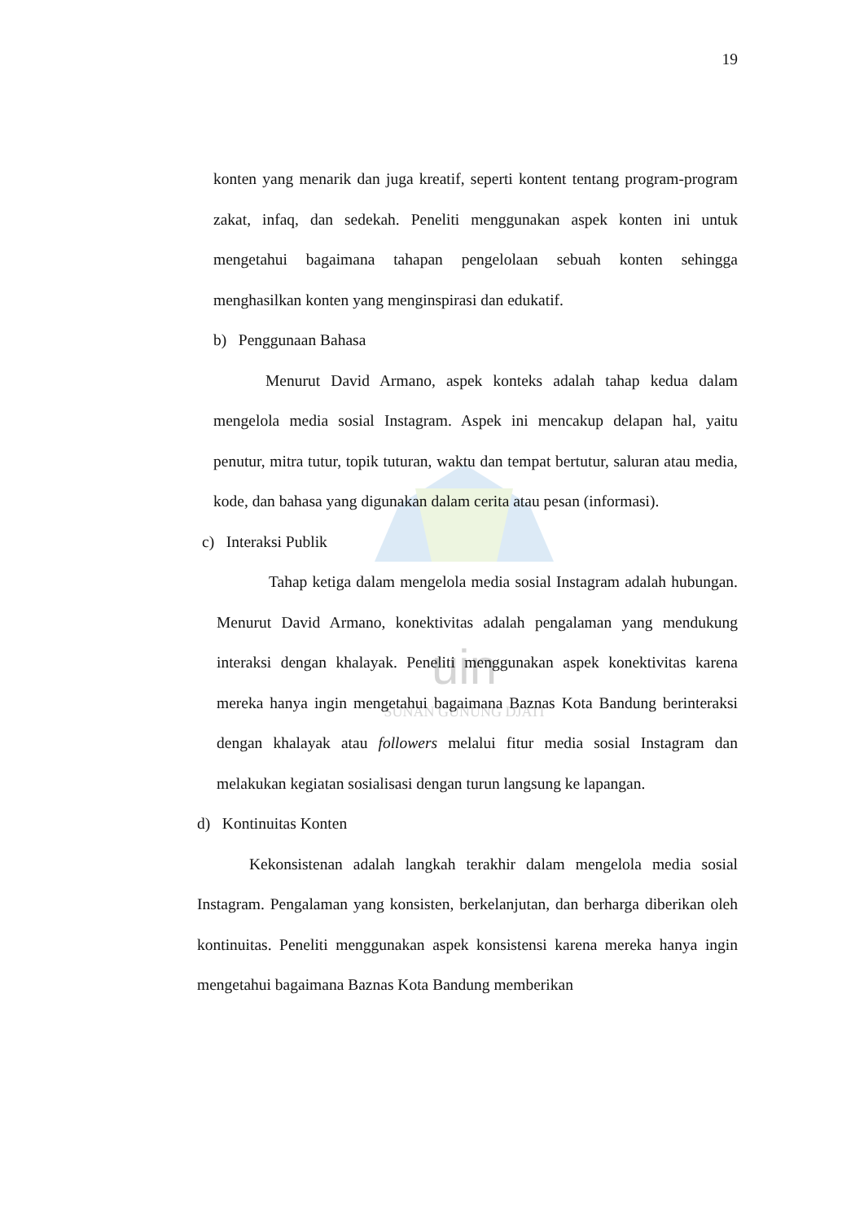uin
SUNAN GUNUNG DJATI
19
konten yang menarik dan juga kreatif, seperti kontent tentang program-program zakat, infaq, dan sedekah. Peneliti menggunakan aspek konten ini untuk mengetahui bagaimana tahapan pengelolaan sebuah konten sehingga menghasilkan konten yang menginspirasi dan edukatif.
b) Penggunaan Bahasa
Menurut David Armano, aspek konteks adalah tahap kedua dalam mengelola media sosial Instagram. Aspek ini mencakup delapan hal, yaitu penutur, mitra tutur, topik tuturan, waktu dan tempat bertutur, saluran atau media, kode, dan bahasa yang digunakan dalam cerita atau pesan (informasi).
c) Interaksi Publik
Tahap ketiga dalam mengelola media sosial Instagram adalah hubungan. Menurut David Armano, konektivitas adalah pengalaman yang mendukung interaksi dengan khalayak. Peneliti menggunakan aspek konektivitas karena mereka hanya ingin mengetahui bagaimana Baznas Kota Bandung berinteraksi dengan khalayak atau followers melalui fitur media sosial Instagram dan melakukan kegiatan sosialisasi dengan turun langsung ke lapangan.
d) Kontinuitas Konten
Kekonsistenan adalah langkah terakhir dalam mengelola media sosial Instagram. Pengalaman yang konsisten, berkelanjutan, dan berharga diberikan oleh kontinuitas. Peneliti menggunakan aspek konsistensi karena mereka hanya ingin mengetahui bagaimana Baznas Kota Bandung memberikan